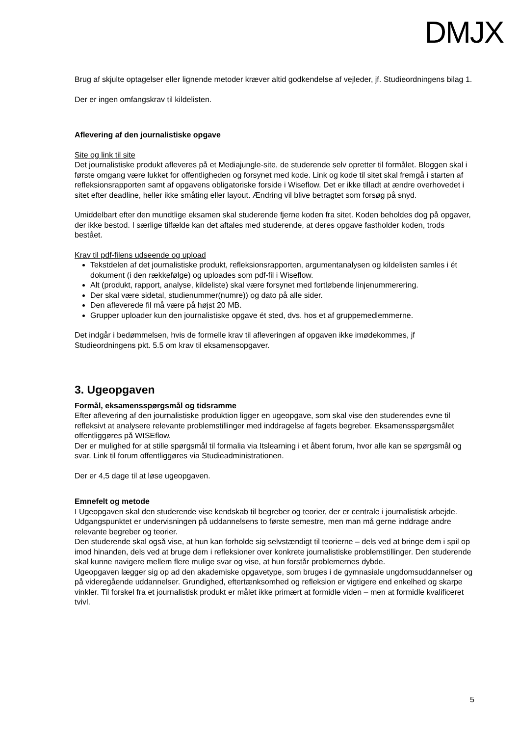DMJX
Brug af skjulte optagelser eller lignende metoder kræver altid godkendelse af vejleder, jf. Studieordningens bilag 1.
Der er ingen omfangskrav til kildelisten.
Aflevering af den journalistiske opgave
Site og link til site
Det journalistiske produkt afleveres på et Mediajungle-site, de studerende selv opretter til formålet. Bloggen skal i første omgang være lukket for offentligheden og forsynet med kode. Link og kode til sitet skal fremgå i starten af refleksionsrapporten samt af opgavens obligatoriske forside i Wiseflow. Det er ikke tilladt at ændre overhovedet i sitet efter deadline, heller ikke småting eller layout. Ændring vil blive betragtet som forsøg på snyd.
Umiddelbart efter den mundtlige eksamen skal studerende fjerne koden fra sitet. Koden beholdes dog på opgaver, der ikke bestod. I særlige tilfælde kan det aftales med studerende, at deres opgave fastholder koden, trods bestået.
Krav til pdf-filens udseende og upload
Tekstdelen af det journalistiske produkt, refleksionsrapporten, argumentanalysen og kildelisten samles i ét dokument (i den rækkefølge) og uploades som pdf-fil i Wiseflow.
Alt (produkt, rapport, analyse, kildeliste) skal være forsynet med fortløbende linjenummerering.
Der skal være sidetal, studienummer(numre)) og dato på alle sider.
Den afleverede fil må være på højst 20 MB.
Grupper uploader kun den journalistiske opgave ét sted, dvs. hos et af gruppemedlemmerne.
Det indgår i bedømmelsen, hvis de formelle krav til afleveringen af opgaven ikke imødekommes, jf Studieordningens pkt. 5.5 om krav til eksamensopgaver.
3. Ugeopgaven
Formål, eksamensspørgsmål og tidsramme
Efter aflevering af den journalistiske produktion ligger en ugeopgave, som skal vise den studerendes evne til refleksivt at analysere relevante problemstillinger med inddragelse af fagets begreber. Eksamensspørgsmålet offentliggøres på WISEflow.
Der er mulighed for at stille spørgsmål til formalia via Itslearning i et åbent forum, hvor alle kan se spørgsmål og svar. Link til forum offentliggøres via Studieadministrationen.
Der er 4,5 dage til at løse ugeopgaven.
Emnefelt og metode
I Ugeopgaven skal den studerende vise kendskab til begreber og teorier, der er centrale i journalistisk arbejde. Udgangspunktet er undervisningen på uddannelsens to første semestre, men man må gerne inddrage andre relevante begreber og teorier.
Den studerende skal også vise, at hun kan forholde sig selvstændigt til teorierne – dels ved at bringe dem i spil op imod hinanden, dels ved at bruge dem i refleksioner over konkrete journalistiske problemstillinger. Den studerende skal kunne navigere mellem flere mulige svar og vise, at hun forstår problemernes dybde.
Ugeopgaven lægger sig op ad den akademiske opgavetype, som bruges i de gymnasiale ungdomsuddannelser og på videregående uddannelser. Grundighed, eftertænksomhed og refleksion er vigtigere end enkelhed og skarpe vinkler. Til forskel fra et journalistisk produkt er målet ikke primært at formidle viden – men at formidle kvalificeret tvivl.
5